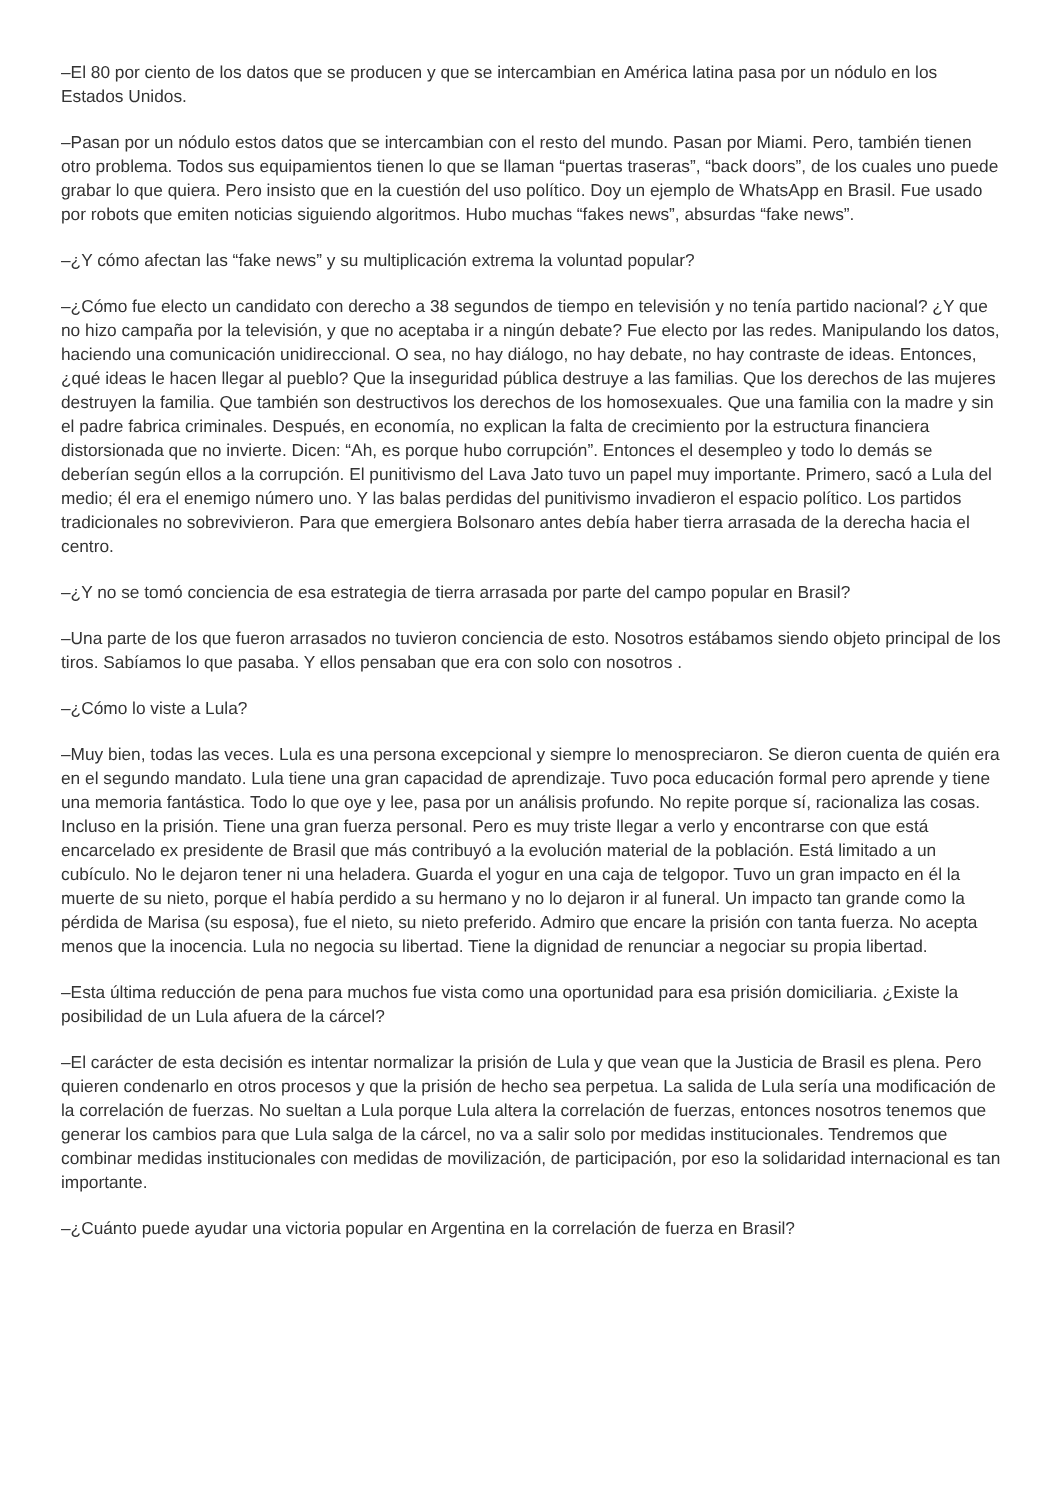–El 80 por ciento de los datos que se producen y que se intercambian en América latina pasa por un nódulo en los Estados Unidos.
–Pasan por un nódulo estos datos que se intercambian con el resto del mundo. Pasan por Miami. Pero, también tienen otro problema. Todos sus equipamientos tienen lo que se llaman “puertas traseras”, “back doors”, de los cuales uno puede grabar lo que quiera. Pero insisto que en la cuestión del uso político. Doy un ejemplo de WhatsApp en Brasil. Fue usado por robots que emiten noticias siguiendo algoritmos. Hubo muchas “fakes news”, absurdas “fake news”.
–¿Y cómo afectan las “fake news” y su multiplicación extrema la voluntad popular?
–¿Cómo fue electo un candidato con derecho a 38 segundos de tiempo en televisión y no tenía partido nacional? ¿Y que no hizo campaña por la televisión, y que no aceptaba ir a ningún debate? Fue electo por las redes. Manipulando los datos, haciendo una comunicación unidireccional. O sea, no hay diálogo, no hay debate, no hay contraste de ideas. Entonces, ¿qué ideas le hacen llegar al pueblo? Que la inseguridad pública destruye a las familias. Que los derechos de las mujeres destruyen la familia. Que también son destructivos los derechos de los homosexuales. Que una familia con la madre y sin el padre fabrica criminales. Después, en economía, no explican la falta de crecimiento por la estructura financiera distorsionada que no invierte. Dicen: “Ah, es porque hubo corrupción”. Entonces el desempleo y todo lo demás se deberían según ellos a la corrupción. El punitivismo del Lava Jato tuvo un papel muy importante. Primero, sacó a Lula del medio; él era el enemigo número uno. Y las balas perdidas del punitivismo invadieron el espacio político. Los partidos tradicionales no sobrevivieron. Para que emergiera Bolsonaro antes debía haber tierra arrasada de la derecha hacia el centro.
–¿Y no se tomó conciencia de esa estrategia de tierra arrasada por parte del campo popular en Brasil?
–Una parte de los que fueron arrasados no tuvieron conciencia de esto. Nosotros estábamos siendo objeto principal de los tiros. Sabíamos lo que pasaba. Y ellos pensaban que era con solo con nosotros .
–¿Cómo lo viste a Lula?
–Muy bien, todas las veces. Lula es una persona excepcional y siempre lo menospreciaron. Se dieron cuenta de quién era en el segundo mandato. Lula tiene una gran capacidad de aprendizaje. Tuvo poca educación formal pero aprende y tiene una memoria fantástica. Todo lo que oye y lee, pasa por un análisis profundo. No repite porque sí, racionaliza las cosas. Incluso en la prisión. Tiene una gran fuerza personal. Pero es muy triste llegar a verlo y encontrarse con que está encarcelado ex presidente de Brasil que más contribuyó a la evolución material de la población. Está limitado a un cubículo. No le dejaron tener ni una heladera. Guarda el yogur en una caja de telgopor. Tuvo un gran impacto en él la muerte de su nieto, porque el había perdido a su hermano y no lo dejaron ir al funeral. Un impacto tan grande como la pérdida de Marisa (su esposa), fue el nieto, su nieto preferido. Admiro que encare la prisión con tanta fuerza. No acepta menos que la inocencia. Lula no negocia su libertad. Tiene la dignidad de renunciar a negociar su propia libertad.
–Esta última reducción de pena para muchos fue vista como una oportunidad para esa prisión domiciliaria. ¿Existe la posibilidad de un Lula afuera de la cárcel?
–El carácter de esta decisión es intentar normalizar la prisión de Lula y que vean que la Justicia de Brasil es plena. Pero quieren condenarlo en otros procesos y que la prisión de hecho sea perpetua. La salida de Lula sería una modificación de la correlación de fuerzas. No sueltan a Lula porque Lula altera la correlación de fuerzas, entonces nosotros tenemos que generar los cambios para que Lula salga de la cárcel, no va a salir solo por medidas institucionales. Tendremos que combinar medidas institucionales con medidas de movilización, de participación, por eso la solidaridad internacional es tan importante.
–¿Cuánto puede ayudar una victoria popular en Argentina en la correlación de fuerza en Brasil?